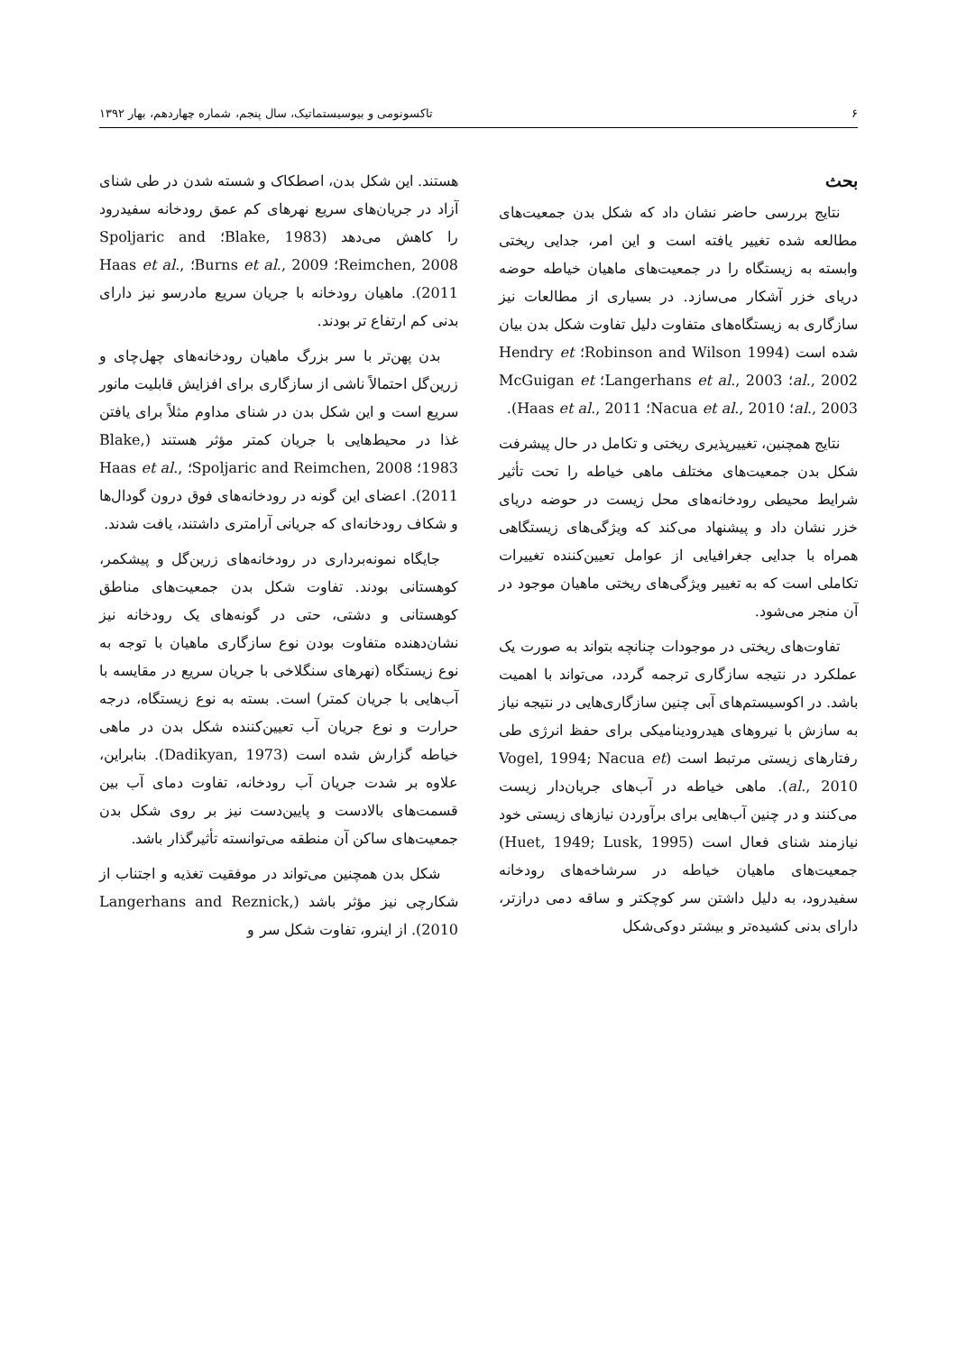۶ تاکسونومی و بیوسیستماتیک، سال پنجم، شماره چهاردهم، بهار ۱۳۹۲
بحث
نتایج بررسی حاضر نشان داد که شکل بدن جمعیت‌های مطالعه شده تغییر یافته است و این امر، جدایی ریختی وابسته به زیستگاه را در جمعیت‌های ماهیان خیاطه حوضه دریای خزر آشکار می‌سازد. در بسیاری از مطالعات نیز سازگاری به زیستگاه‌های متفاوت دلیل تفاوت شکل بدن بیان شده است (Robinson and Wilson 1994؛ Hendry et al., 2002؛ Langerhans et al., 2003؛ McGuigan et al., 2003؛ Nacua et al., 2010؛ Haas et al., 2011).
نتایج همچنین، تغییرپذیری ریختی و تکامل در حال پیشرفت شکل بدن جمعیت‌های مختلف ماهی خیاطه را تحت تأثیر شرایط محیطی رودخانه‌های محل زیست در حوضه دریای خزر نشان داد و پیشنهاد می‌کند که ویژگی‌های زیستگاهی همراه با جدایی جغرافیایی از عوامل تعیین‌کننده تغییرات تکاملی است که به تغییر ویژگی‌های ریختی ماهیان موجود در آن منجر می‌شود.
تفاوت‌های ریختی در موجودات چنانچه بتواند به صورت یک عملکرد در نتیجه سازگاری ترجمه گردد، می‌تواند با اهمیت باشد. در اکوسیستم‌های آبی چنین سازگاری‌هایی در نتیجه نیاز به سازش با نیروهای هیدرودینامیکی برای حفظ انرژی طی رفتارهای زیستی مرتبط است (Vogel, 1994; Nacua et al., 2010). ماهی خیاطه در آب‌های جریان‌دار زیست می‌کنند و در چنین آب‌هایی برای برآوردن نیازهای زیستی خود نیازمند شنای فعال است (Huet, 1949; Lusk, 1995) جمعیت‌های ماهیان خیاطه در سرشاخه‌های رودخانه سفیدرود، به دلیل داشتن سر کوچکتر و ساقه دمی درازتر، دارای بدنی کشیده‌تر و بیشتر دوکی‌شکل
هستند. این شکل بدن، اصطکاک و شسته شدن در طی شنای آزاد در جریان‌های سریع نهرهای کم عمق رودخانه سفیدرود را کاهش می‌دهد (Blake, 1983؛ Spoljaric and Reimchen, 2008؛ Burns et al., 2009؛ Haas et al., 2011). ماهیان رودخانه با جریان سریع مادرسو نیز دارای بدنی کم ارتفاع تر بودند.
بدن پهن‌تر با سر بزرگ ماهیان رودخانه‌های چهل‌چای و زرین‌گل احتمالاً ناشی از سازگاری برای افزایش قابلیت مانور سریع است و این شکل بدن در شنای مداوم مثلاً برای یافتن غذا در محیط‌هایی با جریان کمتر مؤثر هستند (Blake, 1983؛ Spoljaric and Reimchen, 2008؛ Haas et al., 2011). اعضای این گونه در رودخانه‌های فوق درون گودال‌ها و شکاف رودخانه‌ای که جریانی آرامتری داشتند، یافت شدند.
جایگاه نمونه‌برداری در رودخانه‌های زرین‌گل و پیشکمر، کوهستانی بودند. تفاوت شکل بدن جمعیت‌های مناطق کوهستانی و دشتی، حتی در گونه‌های یک رودخانه نیز نشان‌دهنده متفاوت بودن نوع سازگاری ماهیان با توجه به نوع زیستگاه (نهرهای سنگلاخی با جریان سریع در مقایسه با آب‌هایی با جریان کمتر) است. بسته به نوع زیستگاه، درجه حرارت و نوع جریان آب تعیین‌کننده شکل بدن در ماهی خیاطه گزارش شده است (Dadikyan, 1973). بنابراین، علاوه بر شدت جریان آب رودخانه، تفاوت دمای آب بین قسمت‌های بالادست و پایین‌دست نیز بر روی شکل بدن جمعیت‌های ساکن آن منطقه می‌توانسته تأثیرگذار باشد.
شکل بدن همچنین می‌تواند در موفقیت تغذیه و اجتناب از شکارچی نیز مؤثر باشد (Langerhans and Reznick, 2010). از اینرو، تفاوت شکل سر و